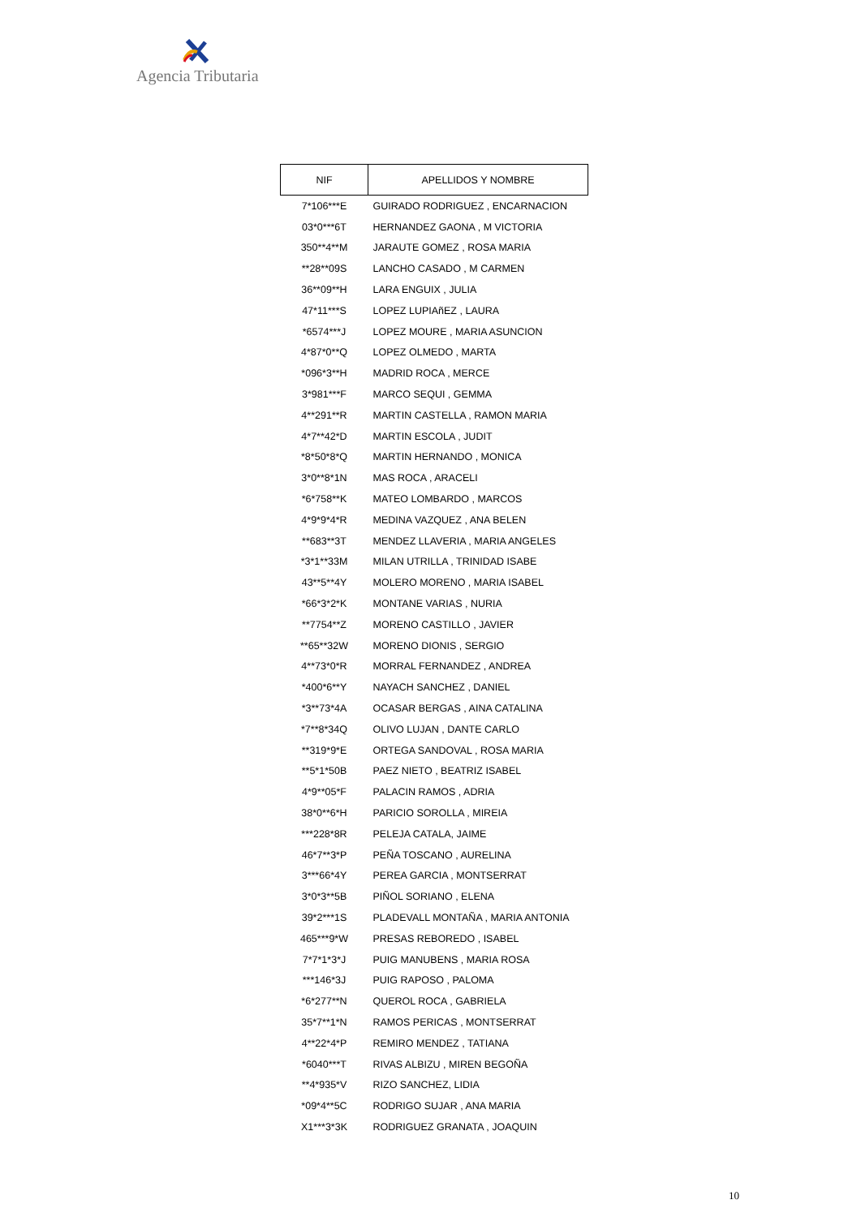Agencia Tributaria
| NIF | APELLIDOS Y NOMBRE |
| --- | --- |
| 7*106***E | GUIRADO RODRIGUEZ , ENCARNACION |
| 03*0***6T | HERNANDEZ GAONA , M VICTORIA |
| 350**4**M | JARAUTE GOMEZ , ROSA MARIA |
| **28**09S | LANCHO CASADO , M CARMEN |
| 36**09**H | LARA ENGUIX , JULIA |
| 47*11***S | LOPEZ LUPIAñEZ , LAURA |
| *6574***J | LOPEZ MOURE , MARIA ASUNCION |
| 4*87*0**Q | LOPEZ OLMEDO , MARTA |
| *096*3**H | MADRID ROCA , MERCE |
| 3*981***F | MARCO SEQUI , GEMMA |
| 4**291**R | MARTIN CASTELLA , RAMON MARIA |
| 4*7**42*D | MARTIN ESCOLA , JUDIT |
| *8*50*8*Q | MARTIN HERNANDO , MONICA |
| 3*0**8*1N | MAS ROCA , ARACELI |
| *6*758**K | MATEO LOMBARDO , MARCOS |
| 4*9*9*4*R | MEDINA VAZQUEZ , ANA BELEN |
| **683**3T | MENDEZ LLAVERIA , MARIA ANGELES |
| *3*1**33M | MILAN UTRILLA , TRINIDAD ISABE |
| 43**5**4Y | MOLERO MORENO , MARIA ISABEL |
| *66*3*2*K | MONTANE VARIAS , NURIA |
| **7754**Z | MORENO CASTILLO , JAVIER |
| **65**32W | MORENO DIONIS , SERGIO |
| 4**73*0*R | MORRAL FERNANDEZ , ANDREA |
| *400*6**Y | NAYACH SANCHEZ , DANIEL |
| *3**73*4A | OCASAR BERGAS , AINA CATALINA |
| *7**8*34Q | OLIVO LUJAN , DANTE CARLO |
| **319*9*E | ORTEGA SANDOVAL , ROSA MARIA |
| **5*1*50B | PAEZ NIETO , BEATRIZ ISABEL |
| 4*9**05*F | PALACIN RAMOS , ADRIA |
| 38*0**6*H | PARICIO SOROLLA , MIREIA |
| ***228*8R | PELEJA CATALA, JAIME |
| 46*7**3*P | PEÑA TOSCANO , AURELINA |
| 3***66*4Y | PEREA GARCIA , MONTSERRAT |
| 3*0*3**5B | PIÑOL SORIANO , ELENA |
| 39*2***1S | PLADEVALL MONTAÑA , MARIA ANTONIA |
| 465***9*W | PRESAS REBOREDO , ISABEL |
| 7*7*1*3*J | PUIG MANUBENS , MARIA ROSA |
| ***146*3J | PUIG RAPOSO , PALOMA |
| *6*277**N | QUEROL ROCA , GABRIELA |
| 35*7**1*N | RAMOS PERICAS , MONTSERRAT |
| 4**22*4*P | REMIRO MENDEZ , TATIANA |
| *6040***T | RIVAS ALBIZU , MIREN BEGOÑA |
| **4*935*V | RIZO SANCHEZ, LIDIA |
| *09*4**5C | RODRIGO SUJAR , ANA MARIA |
| X1***3*3K | RODRIGUEZ GRANATA , JOAQUIN |
10